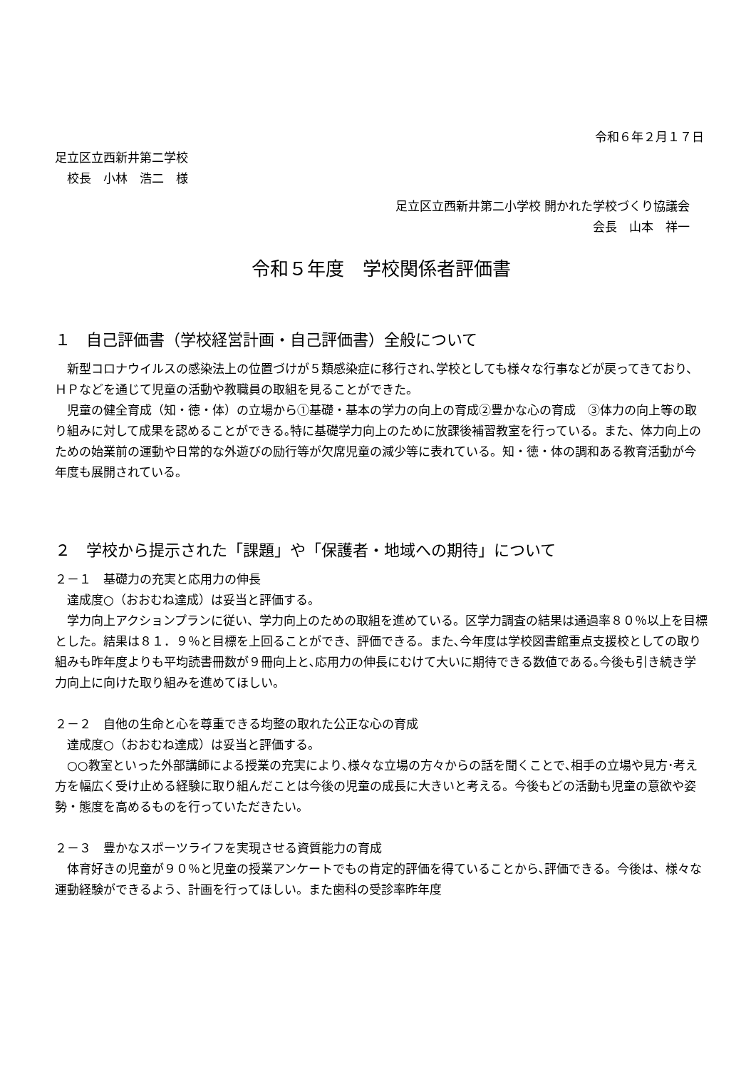令和６年２月１７日
足立区立西新井第二学校
　校長　小林　浩二　様
足立区立西新井第二小学校 開かれた学校づくり協議会
会長　山本　祥一
令和５年度　学校関係者評価書
１　自己評価書（学校経営計画・自己評価書）全般について
新型コロナウイルスの感染法上の位置づけが５類感染症に移行され､学校としても様々な行事などが戻ってきており、ＨＰなどを通じて児童の活動や教職員の取組を見ることができた。
児童の健全育成（知・徳・体）の立場から①基礎・基本の学力の向上の育成②豊かな心の育成　③体力の向上等の取り組みに対して成果を認めることができる｡特に基礎学力向上のために放課後補習教室を行っている。また、体力向上のための始業前の運動や日常的な外遊びの励行等が欠席児童の減少等に表れている。知・徳・体の調和ある教育活動が今年度も展開されている。
２　学校から提示された「課題」や「保護者・地域への期待」について
２－１　基礎力の充実と応用力の伸長
達成度○（おおむね達成）は妥当と評価する。
学力向上アクションプランに従い、学力向上のための取組を進めている。区学力調査の結果は通過率８０％以上を目標とした。結果は８１．９％と目標を上回ることができ、評価できる。また､今年度は学校図書館重点支援校としての取り組みも昨年度よりも平均読書冊数が９冊向上と､応用力の伸長にむけて大いに期待できる数値である｡今後も引き続き学力向上に向けた取り組みを進めてほしい。
２－２　自他の生命と心を尊重できる均整の取れた公正な心の育成
達成度○（おおむね達成）は妥当と評価する。
○○教室といった外部講師による授業の充実により､様々な立場の方々からの話を聞くことで､相手の立場や見方･考え方を幅広く受け止める経験に取り組んだことは今後の児童の成長に大きいと考える。今後もどの活動も児童の意欲や姿勢・態度を高めるものを行っていただきたい。
２－３　豊かなスポーツライフを実現させる資質能力の育成
体育好きの児童が９０％と児童の授業アンケートでもの肯定的評価を得ていることから､評価できる。今後は、様々な運動経験ができるよう、計画を行ってほしい。また歯科の受診率昨年度